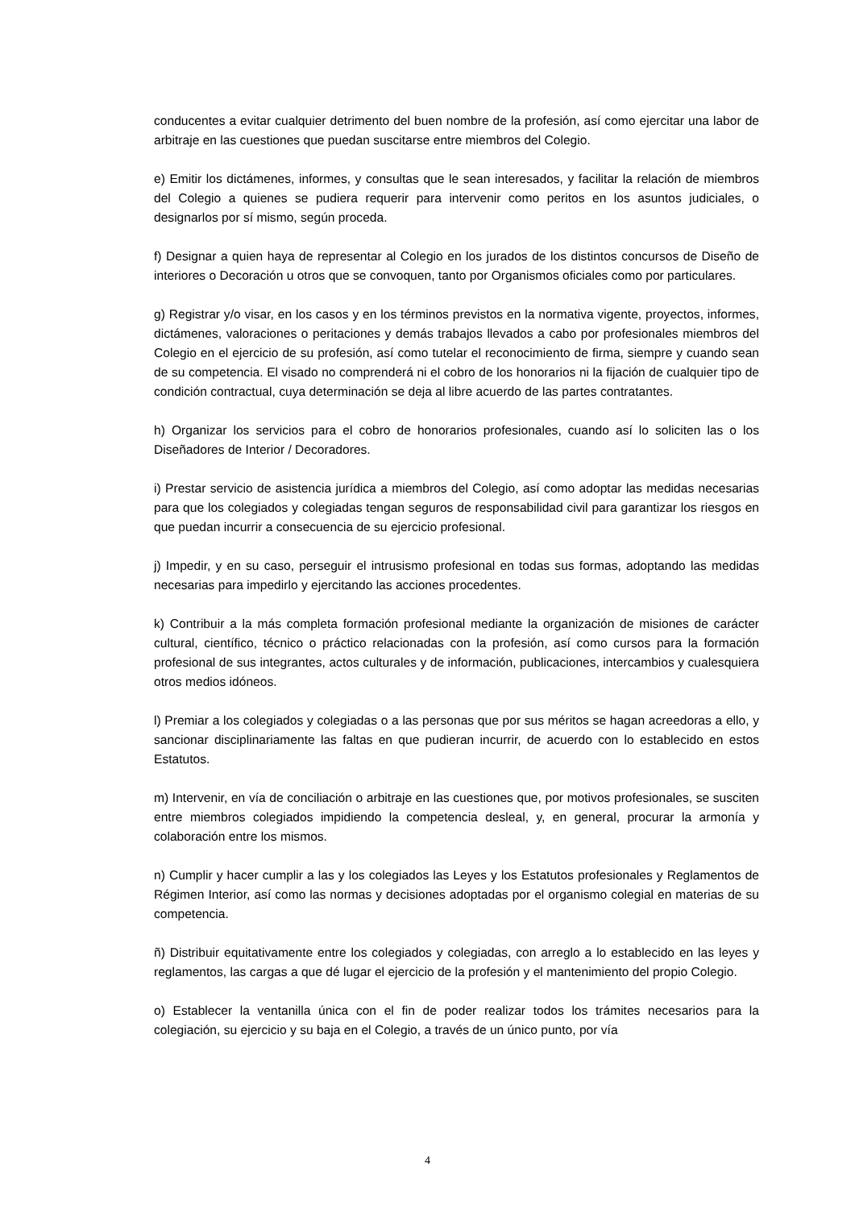conducentes a evitar cualquier detrimento del buen nombre de la profesión, así como ejercitar una labor de arbitraje en las cuestiones que puedan suscitarse entre miembros del Colegio.
e) Emitir los dictámenes, informes, y consultas que le sean interesados, y facilitar la relación de miembros del Colegio a quienes se pudiera requerir para intervenir como peritos en los asuntos judiciales, o designarlos por sí mismo, según proceda.
f) Designar a quien haya de representar al Colegio en los jurados de los distintos concursos de Diseño de interiores o Decoración u otros que se convoquen, tanto por Organismos oficiales como por particulares.
g) Registrar y/o visar, en los casos y en los términos previstos en la normativa vigente, proyectos, informes, dictámenes, valoraciones o peritaciones y demás trabajos llevados a cabo por profesionales miembros del Colegio en el ejercicio de su profesión, así como tutelar el reconocimiento de firma, siempre y cuando sean de su competencia. El visado no comprenderá ni el cobro de los honorarios ni la fijación de cualquier tipo de condición contractual, cuya determinación se deja al libre acuerdo de las partes contratantes.
h) Organizar los servicios para el cobro de honorarios profesionales, cuando así lo soliciten las o los Diseñadores de Interior / Decoradores.
i) Prestar servicio de asistencia jurídica a miembros del Colegio, así como adoptar las medidas necesarias para que los colegiados y colegiadas tengan seguros de responsabilidad civil para garantizar los riesgos en que puedan incurrir a consecuencia de su ejercicio profesional.
j) Impedir, y en su caso, perseguir el intrusismo profesional en todas sus formas, adoptando las medidas necesarias para impedirlo y ejercitando las acciones procedentes.
k) Contribuir a la más completa formación profesional mediante la organización de misiones de carácter cultural, científico, técnico o práctico relacionadas con la profesión, así como cursos para la formación profesional de sus integrantes, actos culturales y de información, publicaciones, intercambios y cualesquiera otros medios idóneos.
l) Premiar a los colegiados y colegiadas o a las personas que por sus méritos se hagan acreedoras a ello, y sancionar disciplinariamente las faltas en que pudieran incurrir, de acuerdo con lo establecido en estos Estatutos.
m) Intervenir, en vía de conciliación o arbitraje en las cuestiones que, por motivos profesionales, se susciten entre miembros colegiados impidiendo la competencia desleal, y, en general, procurar la armonía y colaboración entre los mismos.
n) Cumplir y hacer cumplir a las y los colegiados las Leyes y los Estatutos profesionales y Reglamentos de Régimen Interior, así como las normas y decisiones adoptadas por el organismo colegial en materias de su competencia.
ñ) Distribuir equitativamente entre los colegiados y colegiadas, con arreglo a lo establecido en las leyes y reglamentos, las cargas a que dé lugar el ejercicio de la profesión y el mantenimiento del propio Colegio.
o) Establecer la ventanilla única con el fin de poder realizar todos los trámites necesarios para la colegiación, su ejercicio y su baja en el Colegio, a través de un único punto, por vía
4